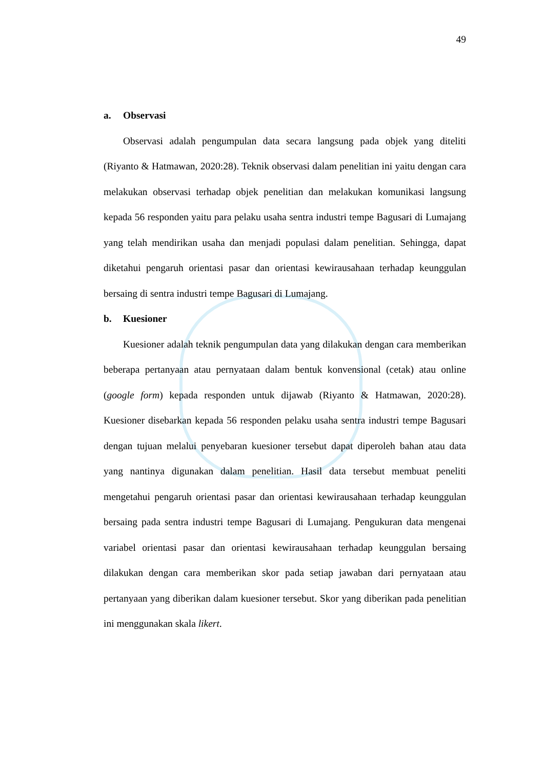49
a. Observasi
Observasi adalah pengumpulan data secara langsung pada objek yang diteliti (Riyanto & Hatmawan, 2020:28). Teknik observasi dalam penelitian ini yaitu dengan cara melakukan observasi terhadap objek penelitian dan melakukan komunikasi langsung kepada 56 responden yaitu para pelaku usaha sentra industri tempe Bagusari di Lumajang yang telah mendirikan usaha dan menjadi populasi dalam penelitian. Sehingga, dapat diketahui pengaruh orientasi pasar dan orientasi kewirausahaan terhadap keunggulan bersaing di sentra industri tempe Bagusari di Lumajang.
b. Kuesioner
Kuesioner adalah teknik pengumpulan data yang dilakukan dengan cara memberikan beberapa pertanyaan atau pernyataan dalam bentuk konvensional (cetak) atau online (google form) kepada responden untuk dijawab (Riyanto & Hatmawan, 2020:28). Kuesioner disebarkan kepada 56 responden pelaku usaha sentra industri tempe Bagusari dengan tujuan melalui penyebaran kuesioner tersebut dapat diperoleh bahan atau data yang nantinya digunakan dalam penelitian. Hasil data tersebut membuat peneliti mengetahui pengaruh orientasi pasar dan orientasi kewirausahaan terhadap keunggulan bersaing pada sentra industri tempe Bagusari di Lumajang. Pengukuran data mengenai variabel orientasi pasar dan orientasi kewirausahaan terhadap keunggulan bersaing dilakukan dengan cara memberikan skor pada setiap jawaban dari pernyataan atau pertanyaan yang diberikan dalam kuesioner tersebut. Skor yang diberikan pada penelitian ini menggunakan skala likert.